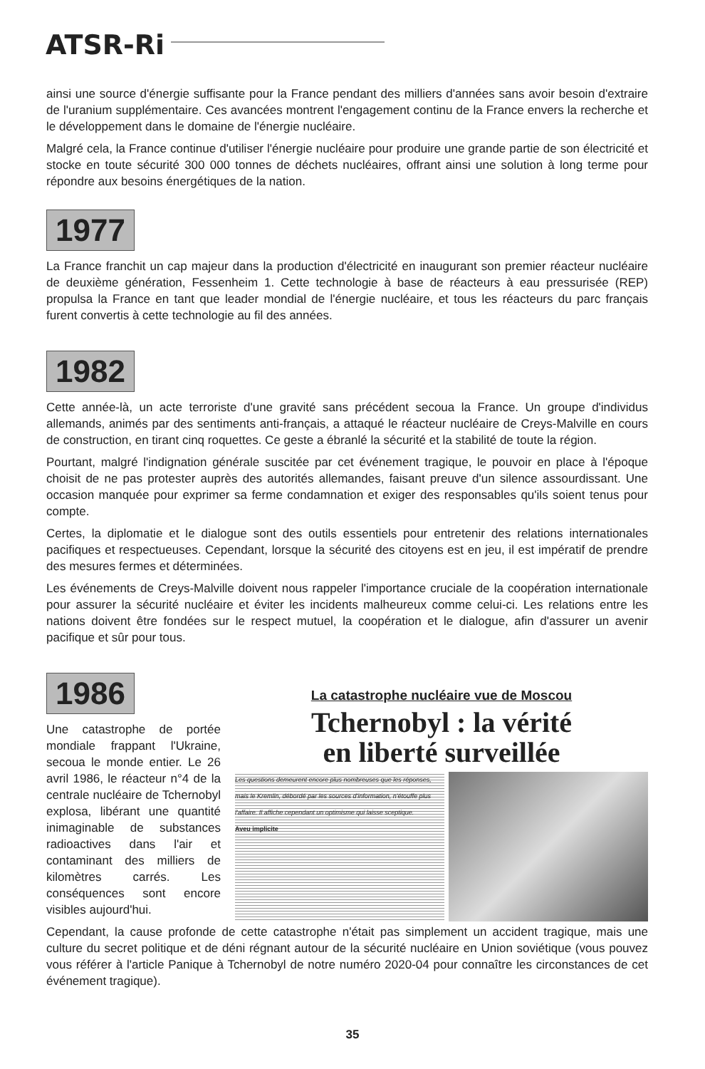ATSR-Ri
ainsi une source d'énergie suffisante pour la France pendant des milliers d'années sans avoir besoin d'extraire de l'uranium supplémentaire. Ces avancées montrent l'engagement continu de la France envers la recherche et le développement dans le domaine de l'énergie nucléaire.
Malgré cela, la France continue d'utiliser l'énergie nucléaire pour produire une grande partie de son électricité et stocke en toute sécurité 300 000 tonnes de déchets nucléaires, offrant ainsi une solution à long terme pour répondre aux besoins énergétiques de la nation.
1977
La France franchit un cap majeur dans la production d'électricité en inaugurant son premier réacteur nucléaire de deuxième génération, Fessenheim 1. Cette technologie à base de réacteurs à eau pressurisée (REP) propulsa la France en tant que leader mondial de l'énergie nucléaire, et tous les réacteurs du parc français furent convertis à cette technologie au fil des années.
1982
Cette année-là, un acte terroriste d'une gravité sans précédent secoua la France. Un groupe d'individus allemands, animés par des sentiments anti-français, a attaqué le réacteur nucléaire de Creys-Malville en cours de construction, en tirant cinq roquettes. Ce geste a ébranlé la sécurité et la stabilité de toute la région.
Pourtant, malgré l'indignation générale suscitée par cet événement tragique, le pouvoir en place à l'époque choisit de ne pas protester auprès des autorités allemandes, faisant preuve d'un silence assourdissant. Une occasion manquée pour exprimer sa ferme condamnation et exiger des responsables qu'ils soient tenus pour compte.
Certes, la diplomatie et le dialogue sont des outils essentiels pour entretenir des relations internationales pacifiques et respectueuses. Cependant, lorsque la sécurité des citoyens est en jeu, il est impératif de prendre des mesures fermes et déterminées.
Les événements de Creys-Malville doivent nous rappeler l'importance cruciale de la coopération internationale pour assurer la sécurité nucléaire et éviter les incidents malheureux comme celui-ci. Les relations entre les nations doivent être fondées sur le respect mutuel, la coopération et le dialogue, afin d'assurer un avenir pacifique et sûr pour tous.
1986
Une catastrophe de portée mondiale frappant l'Ukraine, secoua le monde entier. Le 26 avril 1986, le réacteur n°4 de la centrale nucléaire de Tchernobyl explosa, libérant une quantité inimaginable de substances radioactives dans l'air et contaminant des milliers de kilomètres carrés. Les conséquences sont encore visibles aujourd'hui.
La catastrophe nucléaire vue de Moscou
Tchernobyl : la vérité
en liberté surveillée
Les questions demeurent encore plus nombreuses que les réponses, mais le Kremlin, débordé par les sources d'information, n'étouffe plus l'affaire. Il affiche cependant un optimisme qui laisse sceptique.
Aveu implicite
Cependant, la cause profonde de cette catastrophe n'était pas simplement un accident tragique, mais une culture du secret politique et de déni régnant autour de la sécurité nucléaire en Union soviétique (vous pouvez vous référer à l'article Panique à Tchernobyl de notre numéro 2020-04 pour connaître les circonstances de cet événement tragique).
35